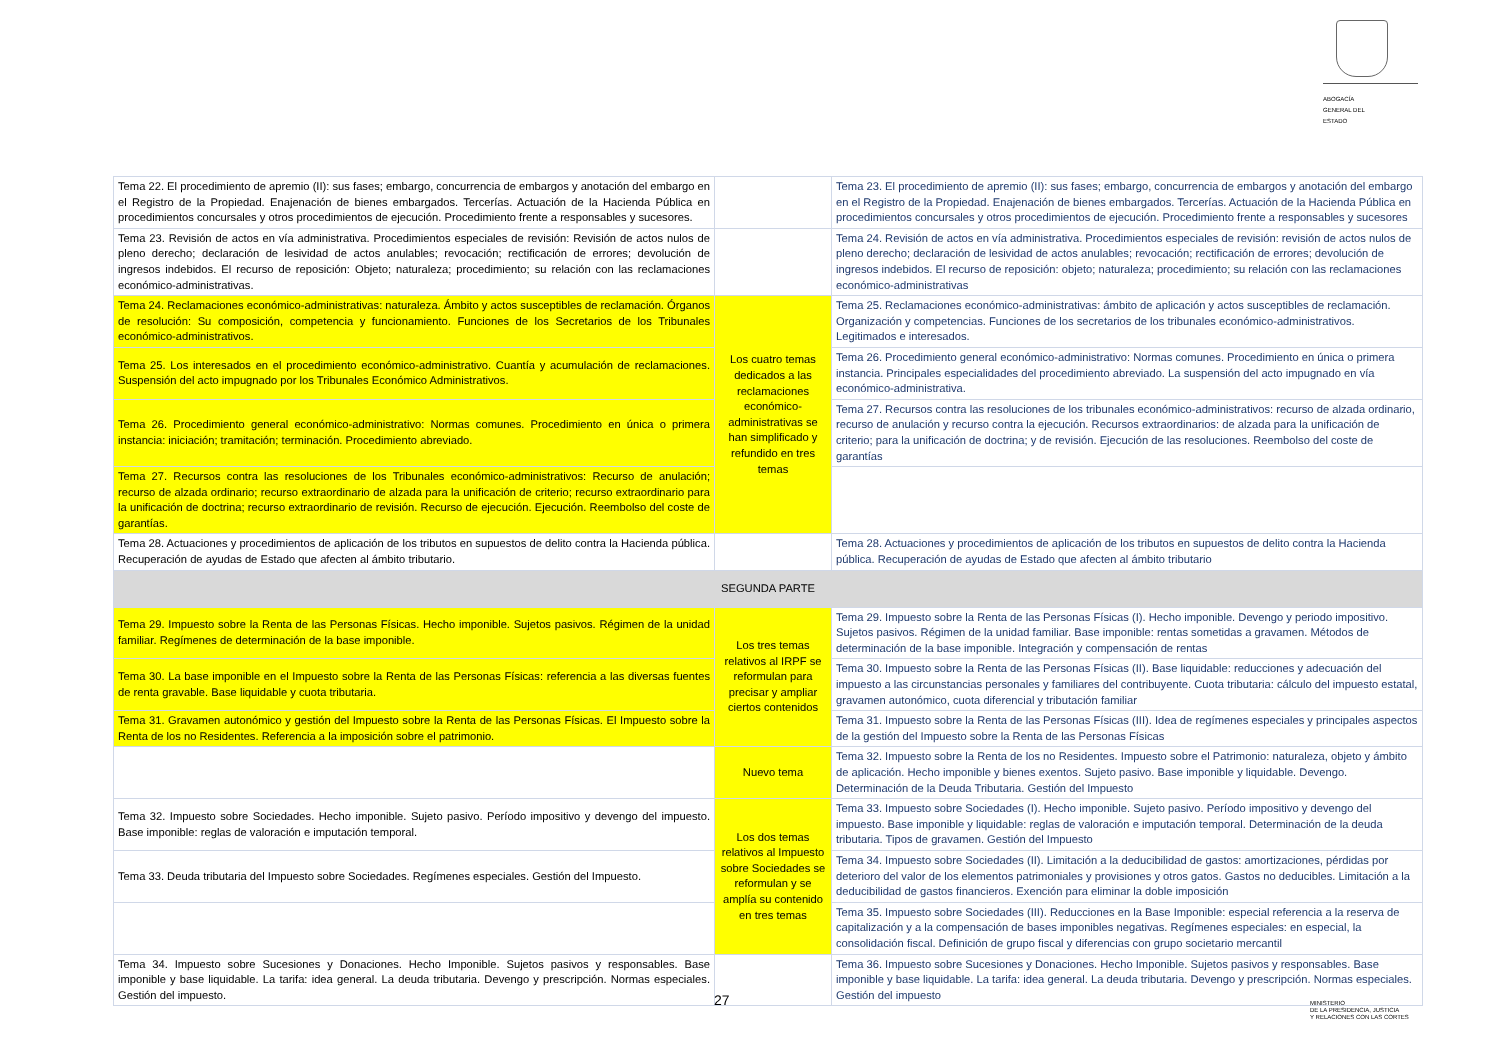ABOGACÍA
GENERAL DEL
ESTADO
| Tema 22. El procedimiento de apremio (II): sus fases; embargo, concurrencia de embargos y anotación del embargo en el Registro de la Propiedad. Enajenación de bienes embargados. Tercerías. Actuación de la Hacienda Pública en procedimientos concursales y otros procedimientos de ejecución. Procedimiento frente a responsables y sucesores. | | Tema 23. El procedimiento de apremio (II): sus fases; embargo, concurrencia de embargos y anotación del embargo en el Registro de la Propiedad. Enajenación de bienes embargados. Tercerías. Actuación de la Hacienda Pública en procedimientos concursales y otros procedimientos de ejecución. Procedimiento frente a responsables y sucesores |
| Tema 23. Revisión de actos en vía administrativa. Procedimientos especiales de revisión: Revisión de actos nulos de pleno derecho; declaración de lesividad de actos anulables; revocación; rectificación de errores; devolución de ingresos indebidos. El recurso de reposición: Objeto; naturaleza; procedimiento; su relación con las reclamaciones económico-administrativas. | | Tema 24. Revisión de actos en vía administrativa. Procedimientos especiales de revisión: revisión de actos nulos de pleno derecho; declaración de lesividad de actos anulables; revocación; rectificación de errores; devolución de ingresos indebidos. El recurso de reposición: objeto; naturaleza; procedimiento; su relación con las reclamaciones económico-administrativas |
| Tema 24. Reclamaciones económico-administrativas: naturaleza. Ámbito y actos susceptibles de reclamación. Órganos de resolución: Su composición, competencia y funcionamiento. Funciones de los Secretarios de los Tribunales económico-administrativos. | Los cuatro temas dedicados a las reclamaciones económico-administrativas se han simplificado y refundido en tres temas | Tema 25. Reclamaciones económico-administrativas: ámbito de aplicación y actos susceptibles de reclamación. Organización y competencias. Funciones de los secretarios de los tribunales económico-administrativos. Legitimados e interesados. |
| Tema 25. Los interesados en el procedimiento económico-administrativo. Cuantía y acumulación de reclamaciones. Suspensión del acto impugnado por los Tribunales Económico Administrativos. | | Tema 26. Procedimiento general económico-administrativo: Normas comunes. Procedimiento en única o primera instancia. Principales especialidades del procedimiento abreviado. La suspensión del acto impugnado en vía económico-administrativa. |
| Tema 26. Procedimiento general económico-administrativo: Normas comunes. Procedimiento en única o primera instancia: iniciación; tramitación; terminación. Procedimiento abreviado. | | Tema 27. Recursos contra las resoluciones de los tribunales económico-administrativos: recurso de alzada ordinario, recurso de anulación y recurso contra la ejecución. Recursos extraordinarios: de alzada para la unificación de criterio; para la unificación de doctrina; y de revisión. Ejecución de las resoluciones. Reembolso del coste de garantías |
| Tema 27. Recursos contra las resoluciones de los Tribunales económico-administrativos: Recurso de anulación; recurso de alzada ordinario; recurso extraordinario de alzada para la unificación de criterio; recurso extraordinario para la unificación de doctrina; recurso extraordinario de revisión. Recurso de ejecución. Ejecución. Reembolso del coste de garantías. | | |
| Tema 28. Actuaciones y procedimientos de aplicación de los tributos en supuestos de delito contra la Hacienda pública. Recuperación de ayudas de Estado que afecten al ámbito tributario. | | Tema 28. Actuaciones y procedimientos de aplicación de los tributos en supuestos de delito contra la Hacienda pública. Recuperación de ayudas de Estado que afecten al ámbito tributario |
| SEGUNDA PARTE | | |
| Tema 29. Impuesto sobre la Renta de las Personas Físicas. Hecho imponible. Sujetos pasivos. Régimen de la unidad familiar. Regímenes de determinación de la base imponible. | Los tres temas relativos al IRPF se reformulan para precisar y ampliar ciertos contenidos | Tema 29. Impuesto sobre la Renta de las Personas Físicas (I). Hecho imponible. Devengo y periodo impositivo. Sujetos pasivos. Régimen de la unidad familiar. Base imponible: rentas sometidas a gravamen. Métodos de determinación de la base imponible. Integración y compensación de rentas |
| Tema 30. La base imponible en el Impuesto sobre la Renta de las Personas Físicas: referencia a las diversas fuentes de renta gravable. Base liquidable y cuota tributaria. | | Tema 30. Impuesto sobre la Renta de las Personas Físicas (II). Base liquidable: reducciones y adecuación del impuesto a las circunstancias personales y familiares del contribuyente. Cuota tributaria: cálculo del impuesto estatal, gravamen autonómico, cuota diferencial y tributación familiar |
| Tema 31. Gravamen autonómico y gestión del Impuesto sobre la Renta de las Personas Físicas. El Impuesto sobre la Renta de los no Residentes. Referencia a la imposición sobre el patrimonio. | | Tema 31. Impuesto sobre la Renta de las Personas Físicas (III). Idea de regímenes especiales y principales aspectos de la gestión del Impuesto sobre la Renta de las Personas Físicas |
| | Nuevo tema | Tema 32. Impuesto sobre la Renta de los no Residentes. Impuesto sobre el Patrimonio: naturaleza, objeto y ámbito de aplicación. Hecho imponible y bienes exentos. Sujeto pasivo. Base imponible y liquidable. Devengo. Determinación de la Deuda Tributaria. Gestión del Impuesto |
| Tema 32. Impuesto sobre Sociedades. Hecho imponible. Sujeto pasivo. Período impositivo y devengo del impuesto. Base imponible: reglas de valoración e imputación temporal. | Los dos temas relativos al Impuesto sobre Sociedades se reformulan y se amplía su contenido en tres temas | Tema 33. Impuesto sobre Sociedades (I). Hecho imponible. Sujeto pasivo. Período impositivo y devengo del impuesto. Base imponible y liquidable: reglas de valoración e imputación temporal. Determinación de la deuda tributaria. Tipos de gravamen. Gestión del Impuesto |
| Tema 33. Deuda tributaria del Impuesto sobre Sociedades. Regímenes especiales. Gestión del Impuesto. | | Tema 34. Impuesto sobre Sociedades (II). Limitación a la deducibilidad de gastos: amortizaciones, pérdidas por deterioro del valor de los elementos patrimoniales y provisiones y otros gatos. Gastos no deducibles. Limitación a la deducibilidad de gastos financieros. Exención para eliminar la doble imposición |
| | | Tema 35. Impuesto sobre Sociedades (III). Reducciones en la Base Imponible: especial referencia a la reserva de capitalización y a la compensación de bases imponibles negativas. Regímenes especiales: en especial, la consolidación fiscal. Definición de grupo fiscal y diferencias con grupo societario mercantil |
| Tema 34. Impuesto sobre Sucesiones y Donaciones. Hecho Imponible. Sujetos pasivos y responsables. Base imponible y base liquidable. La tarifa: idea general. La deuda tributaria. Devengo y prescripción. Normas especiales. Gestión del impuesto. | | Tema 36. Impuesto sobre Sucesiones y Donaciones. Hecho Imponible. Sujetos pasivos y responsables. Base imponible y base liquidable. La tarifa: idea general. La deuda tributaria. Devengo y prescripción. Normas especiales. Gestión del impuesto |
27
MINISTERIO
DE LA PRESIDENCIA, JUSTICIA
Y RELACIONES CON LAS CORTES